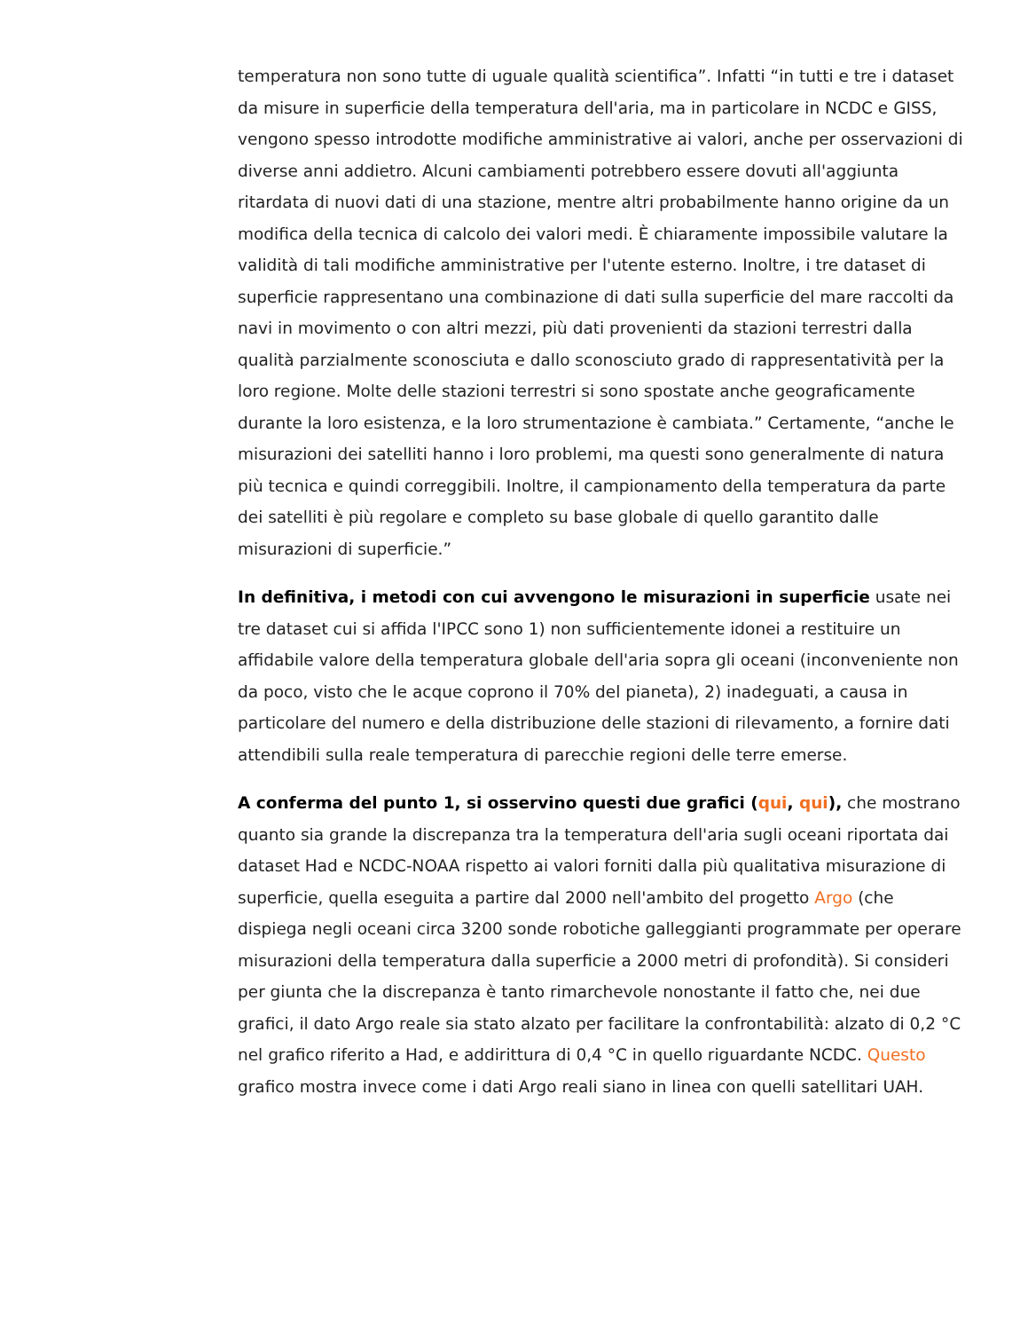temperatura non sono tutte di uguale qualità scientifica”. Infatti “in tutti e tre i dataset da misure in superficie della temperatura dell'aria, ma in particolare in NCDC e GISS, vengono spesso introdotte modifiche amministrative ai valori, anche per osservazioni di diverse anni addietro. Alcuni cambiamenti potrebbero essere dovuti all'aggiunta ritardata di nuovi dati di una stazione, mentre altri probabilmente hanno origine da un modifica della tecnica di calcolo dei valori medi. È chiaramente impossibile valutare la validità di tali modifiche amministrative per l'utente esterno. Inoltre, i tre dataset di superficie rappresentano una combinazione di dati sulla superficie del mare raccolti da navi in movimento o con altri mezzi, più dati provenienti da stazioni terrestri dalla qualità parzialmente sconosciuta e dallo sconosciuto grado di rappresentatività per la loro regione. Molte delle stazioni terrestri si sono spostate anche geograficamente durante la loro esistenza, e la loro strumentazione è cambiata.” Certamente, “anche le misurazioni dei satelliti hanno i loro problemi, ma questi sono generalmente di natura più tecnica e quindi correggibili. Inoltre, il campionamento della temperatura da parte dei satelliti è più regolare e completo su base globale di quello garantito dalle misurazioni di superficie.”
In definitiva, i metodi con cui avvengono le misurazioni in superficie usate nei tre dataset cui si affida l'IPCC sono 1) non sufficientemente idonei a restituire un affidabile valore della temperatura globale dell'aria sopra gli oceani (inconveniente non da poco, visto che le acque coprono il 70% del pianeta), 2) inadeguati, a causa in particolare del numero e della distribuzione delle stazioni di rilevamento, a fornire dati attendibili sulla reale temperatura di parecchie regioni delle terre emerse.
A conferma del punto 1, si osservino questi due grafici (qui, qui), che mostrano quanto sia grande la discrepanza tra la temperatura dell'aria sugli oceani riportata dai dataset Had e NCDC-NOAA rispetto ai valori forniti dalla più qualitativa misurazione di superficie, quella eseguita a partire dal 2000 nell'ambito del progetto Argo (che dispiega negli oceani circa 3200 sonde robotiche galleggianti programmate per operare misurazioni della temperatura dalla superficie a 2000 metri di profondità). Si consideri per giunta che la discrepanza è tanto rimarchevole nonostante il fatto che, nei due grafici, il dato Argo reale sia stato alzato per facilitare la confrontabilità: alzato di 0,2 °C nel grafico riferito a Had, e addirittura di 0,4 °C in quello riguardante NCDC. Questo grafico mostra invece come i dati Argo reali siano in linea con quelli satellitari UAH.